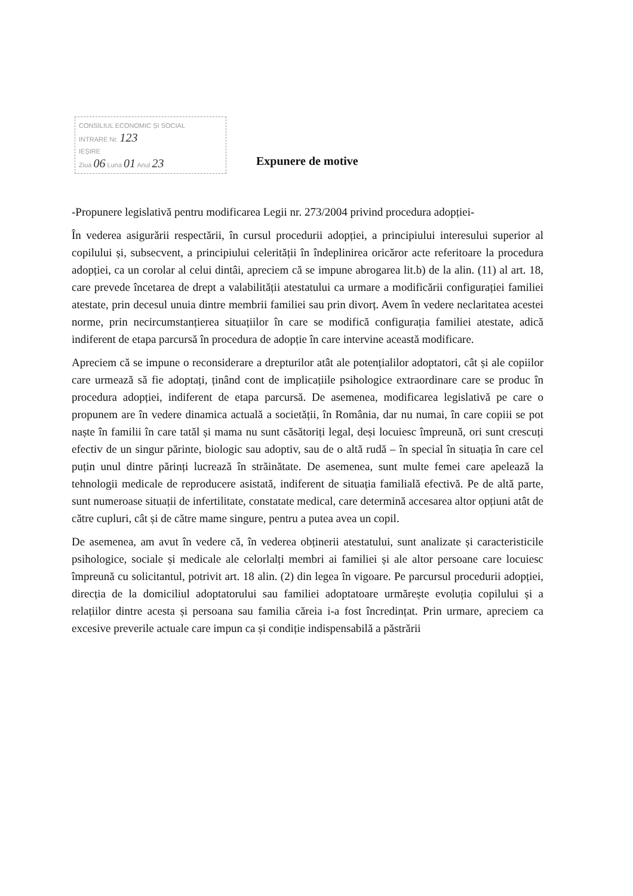CONSILIUL ECONOMIC ȘI SOCIAL
INTRARE Nr. 123
IEȘIRE
Ziua 06 Luna 01 Anul 23
Expunere de motive
-Propunere legislativă pentru modificarea Legii nr. 273/2004 privind procedura adopției-
În vederea asigurării respectării, în cursul procedurii adopției, a principiului interesului superior al copilului și, subsecvent, a principiului celerității în îndeplinirea oricăror acte referitoare la procedura adopției, ca un corolar al celui dintâi, apreciem că se impune abrogarea lit.b) de la alin. (11) al art. 18, care prevede încetarea de drept a valabilității atestatului ca urmare a modificării configurației familiei atestate, prin decesul unuia dintre membrii familiei sau prin divorț. Avem în vedere neclaritatea acestei norme, prin necircumstanțierea situațiilor în care se modifică configurația familiei atestate, adică indiferent de etapa parcursă în procedura de adopție în care intervine această modificare.
Apreciem că se impune o reconsiderare a drepturilor atât ale potențialilor adoptatori, cât și ale copiilor care urmează să fie adoptați, ținând cont de implicațiile psihologice extraordinare care se produc în procedura adopției, indiferent de etapa parcursă. De asemenea, modificarea legislativă pe care o propunem are în vedere dinamica actuală a societății, în România, dar nu numai, în care copiii se pot naște în familii în care tatăl și mama nu sunt căsătoriți legal, deși locuiesc împreună, ori sunt crescuți efectiv de un singur părinte, biologic sau adoptiv, sau de o altă rudă – în special în situația în care cel puțin unul dintre părinți lucrează în străinătate. De asemenea, sunt multe femei care apelează la tehnologii medicale de reproducere asistată, indiferent de situația familială efectivă. Pe de altă parte, sunt numeroase situații de infertilitate, constatate medical, care determină accesarea altor opțiuni atât de către cupluri, cât și de către mame singure, pentru a putea avea un copil.
De asemenea, am avut în vedere că, în vederea obținerii atestatului, sunt analizate și caracteristicile psihologice, sociale și medicale ale celorlalți membri ai familiei și ale altor persoane care locuiesc împreună cu solicitantul, potrivit art. 18 alin. (2) din legea în vigoare. Pe parcursul procedurii adopției, direcția de la domiciliul adoptatorului sau familiei adoptatoare urmărește evoluția copilului și a relațiilor dintre acesta și persoana sau familia căreia i-a fost încredințat. Prin urmare, apreciem ca excesive preverile actuale care impun ca și condiție indispensabilă a păstrării